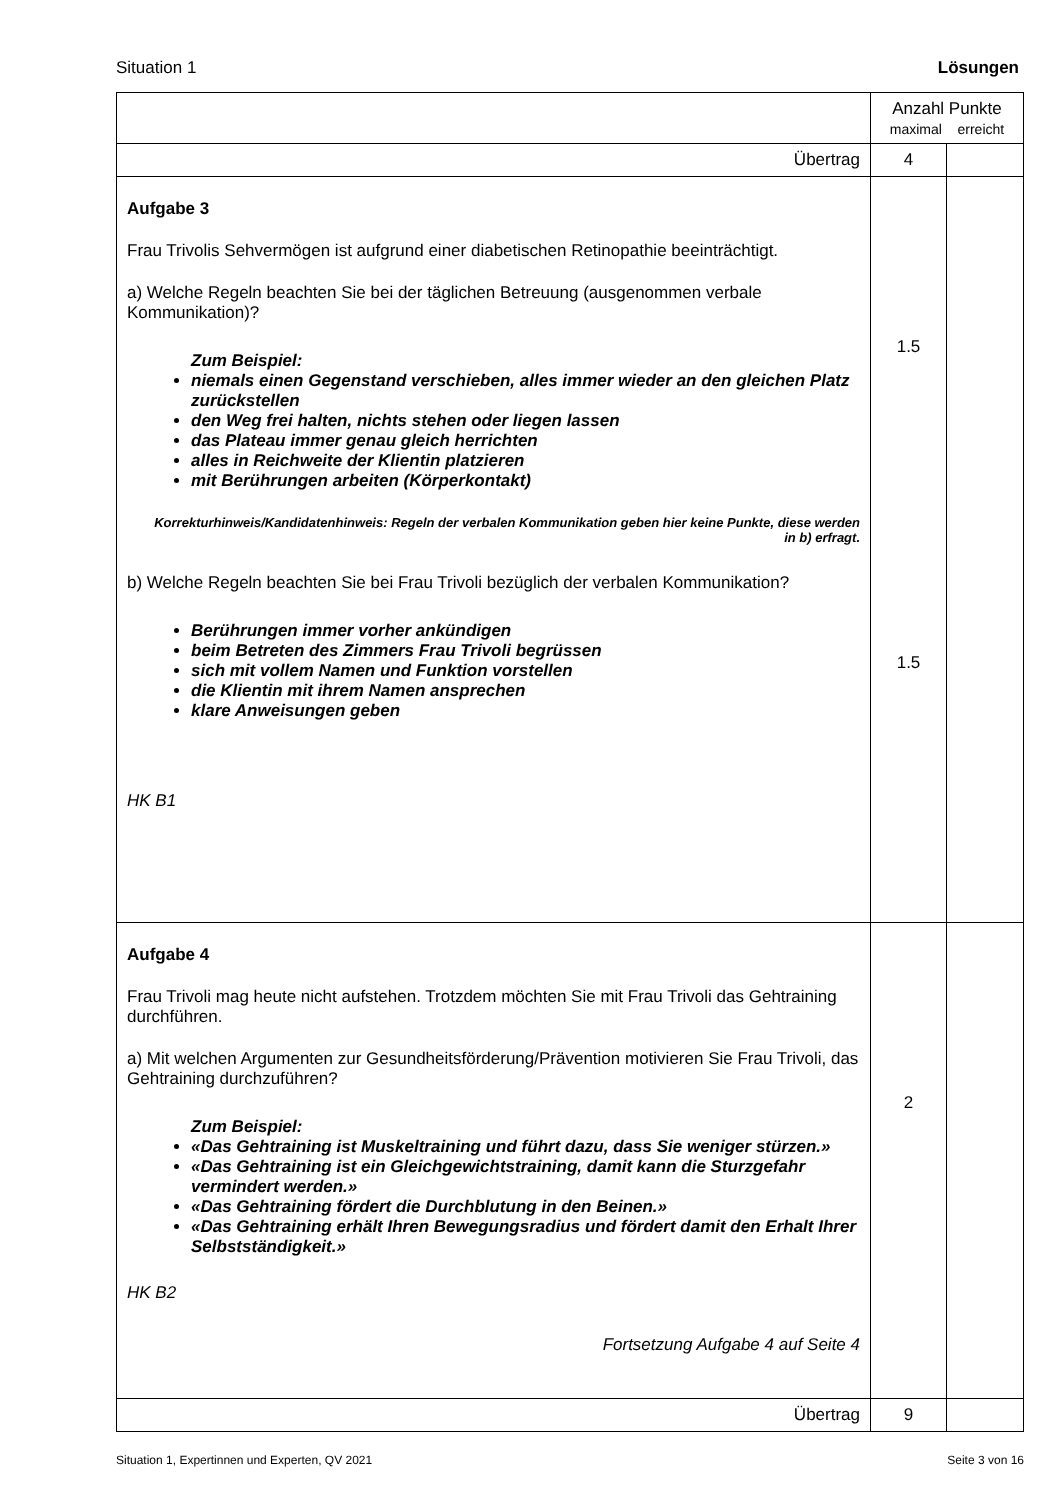Situation 1 Lösungen
| | Anzahl Punkte maximal erreicht | |
| Übertrag | 4 | |
| Aufgabe 3 Frau Trivolis Sehvermögen ist aufgrund einer diabetischen Retinopathie beeinträchtigt. a) Welche Regeln beachten Sie bei der täglichen Betreuung (ausgenommen verbale Kommunikation)? Zum Beispiel: niemals einen Gegenstand verschieben, alles immer wieder an den gleichen Platz zurückstellen den Weg frei halten, nichts stehen oder liegen lassen das Plateau immer genau gleich herrichten alles in Reichweite der Klientin platzieren mit Berührungen arbeiten (Körperkontakt) Korrekturhinweis/Kandidatenhinweis: Regeln der verbalen Kommunikation geben hier keine Punkte, diese werden in b) erfragt. b) Welche Regeln beachten Sie bei Frau Trivoli bezüglich der verbalen Kommunikation? Berührungen immer vorher ankündigen beim Betreten des Zimmers Frau Trivoli begrüssen sich mit vollem Namen und Funktion vorstellen die Klientin mit ihrem Namen ansprechen klare Anweisungen geben HK B1 | 1.5 1.5 | |
| Aufgabe 4 Frau Trivoli mag heute nicht aufstehen. Trotzdem möchten Sie mit Frau Trivoli das Gehtraining durchführen. a) Mit welchen Argumenten zur Gesundheitsförderung/Prävention motivieren Sie Frau Trivoli, das Gehtraining durchzuführen? Zum Beispiel: «Das Gehtraining ist Muskeltraining und führt dazu, dass Sie weniger stürzen.» «Das Gehtraining ist ein Gleichgewichtstraining, damit kann die Sturzgefahr vermindert werden.» «Das Gehtraining fördert die Durchblutung in den Beinen.» «Das Gehtraining erhält Ihren Bewegungsradius und fördert damit den Erhalt Ihrer Selbstständigkeit.» HK B2 Fortsetzung Aufgabe 4 auf Seite 4 | 2 | |
| Übertrag | 9 | |
Situation 1, Expertinnen und Experten, QV 2021 Seite 3 von 16